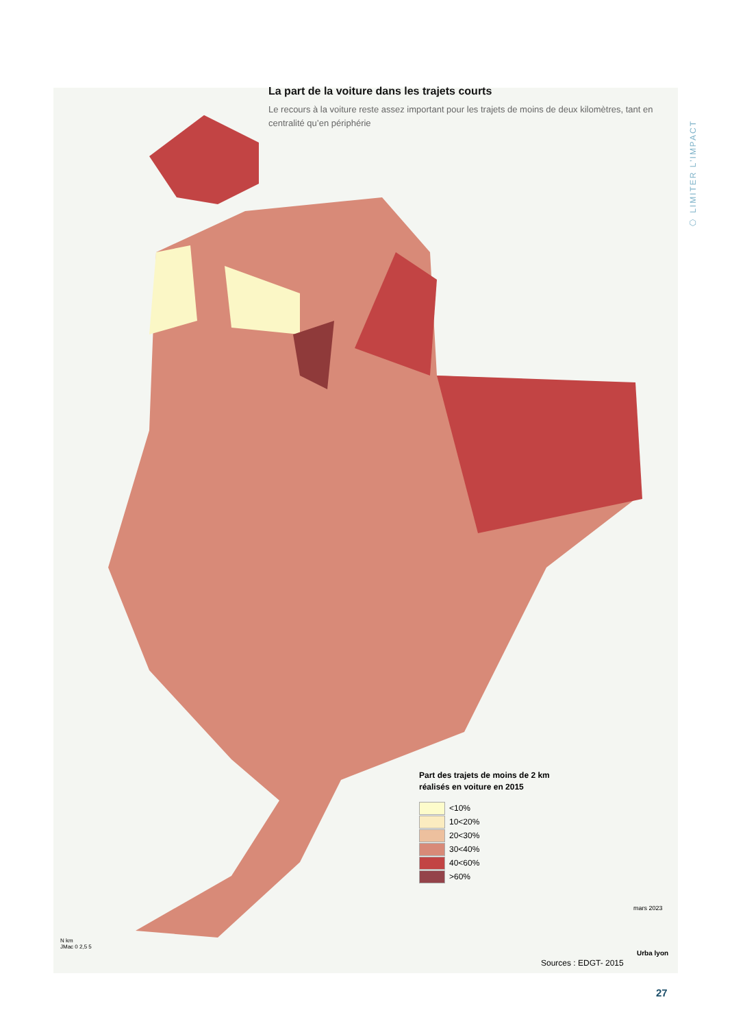La part de la voiture dans les trajets courts
Le recours à la voiture reste assez important pour les trajets de moins de deux kilomètres, tant en centralité qu’en périphérie
⬡ LIMITER L’IMPACT
Part des trajets de moins de 2 km
réalisés en voiture en 2015
<10%
10<20%
20<30%
30<40%
40<60%
>60%
N km
JMac 0 2,5 5
mars 2023
Sources : EDGT- 2015
Urba lyon
27